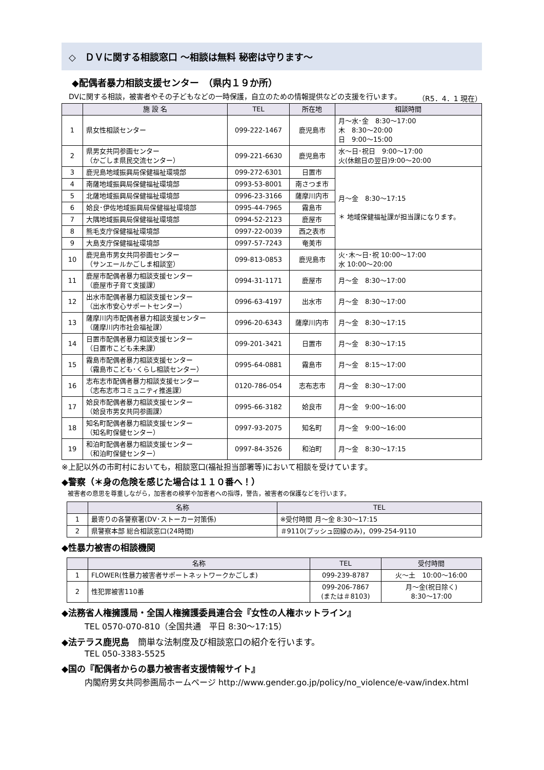◇　ＤＶに関する相談窓口 ～相談は無料 秘密は守ります～
◆配偶者暴力相談支援センター　（県内１９か所）
　DVに関する相談，被害者やその子どもなどの一時保護，自立のための情報提供などの支援を行います。 （R5．4．1 現在）
| | 施 設 名 | TEL | 所在地 | 相談時間 |
| --- | --- | --- | --- | --- |
| 1 | 県女性相談センター | 099-222-1467 | 鹿児島市 | 月～水･金 8:30～17:00 木 8:30～20:00 日 9:00～15:00 |
| 2 | 県男女共同参画センター （かごしま県民交流センター） | 099-221-6630 | 鹿児島市 | 水～日･祝日 9:00～17:00 火(休館日の翌日)9:00～20:00 |
| 3 | 鹿児島地域振興局保健福祉環境部 | 099-272-6301 | 日置市 | 月～金 8:30～17:15 ＊ 地域保健福祉課が担当課になります。 |
| 4 | 南薩地域振興局保健福祉環境部 | 0993-53-8001 | 南さつま市 | |
| 5 | 北薩地域振興局保健福祉環境部 | 0996-23-3166 | 薩摩川内市 | |
| 6 | 姶良･伊佐地域振興局保健福祉環境部 | 0995-44-7965 | 霧島市 | |
| 7 | 大隅地域振興局保健福祉環境部 | 0994-52-2123 | 鹿屋市 | |
| 8 | 熊毛支庁保健福祉環境部 | 0997-22-0039 | 西之表市 | |
| 9 | 大島支庁保健福祉環境部 | 0997-57-7243 | 奄美市 | |
| 10 | 鹿児島市男女共同参画センター （サンエールかごしま相談室） | 099-813-0853 | 鹿児島市 | 火･木～日･祝 10:00～17:00 水 10:00～20:00 |
| 11 | 鹿屋市配偶者暴力相談支援センター （鹿屋市子育て支援課） | 0994-31-1171 | 鹿屋市 | 月～金 8:30～17:00 |
| 12 | 出水市配偶者暴力相談支援センター （出水市安心サポートセンター） | 0996-63-4197 | 出水市 | 月～金 8:30～17:00 |
| 13 | 薩摩川内市配偶者暴力相談支援センター （薩摩川内市社会福祉課） | 0996-20-6343 | 薩摩川内市 | 月～金 8:30～17:15 |
| 14 | 日置市配偶者暴力相談支援センター （日置市こども未来課） | 099-201-3421 | 日置市 | 月～金 8:30～17:15 |
| 15 | 霧島市配偶者暴力相談支援センター （霧島市こども･くらし相談センター） | 0995-64-0881 | 霧島市 | 月～金 8:15～17:00 |
| 16 | 志布志市配偶者暴力相談支援センター （志布志市コミュニティ推進課） | 0120-786-054 | 志布志市 | 月～金 8:30～17:00 |
| 17 | 姶良市配偶者暴力相談支援センター （姶良市男女共同参画課） | 0995-66-3182 | 姶良市 | 月～金 9:00～16:00 |
| 18 | 知名町配偶者暴力相談支援センター （知名町保健センター） | 0997-93-2075 | 知名町 | 月～金 9:00～16:00 |
| 19 | 和泊町配偶者暴力相談支援センター （和泊町保健センター） | 0997-84-3526 | 和泊町 | 月～金 8:30～17:15 |
※上記以外の市町村においても，相談窓口(福祉担当部署等)において相談を受けています。
◆警察（＊身の危険を感じた場合は１１０番へ！）
被害者の意思を尊重しながら，加害者の検挙や加害者への指導，警告，被害者の保護などを行います。
| | 名称 | TEL |
| --- | --- | --- |
| 1 | 最寄りの各警察署(DV･ストーカー対策係) | ※受付時間 月～金 8:30～17:15 |
| 2 | 県警察本部 総合相談窓口(24時間) | ＃9110(プッシュ回線のみ)，099-254-9110 |
◆性暴力被害の相談機関
| | 名称 | TEL | 受付時間 |
| --- | --- | --- | --- |
| 1 | FLOWER(性暴力被害者サポートネットワークかごしま) | 099-239-8787 | 火～土 10:00～16:00 |
| 2 | 性犯罪被害110番 | 099-206-7867 (または＃8103) | 月～金(祝日除く) 8:30～17:00 |
◆法務省人権擁護局・全国人権擁護委員連合会『女性の人権ホットライン』
TEL 0570-070-810（全国共通　平日 8:30～17:15）
◆法テラス鹿児島　簡単な法制度及び相談窓口の紹介を行います。
TEL 050-3383-5525
◆国の『配偶者からの暴力被害者支援情報サイト』
内閣府男女共同参画局ホームページ http://www.gender.go.jp/policy/no_violence/e-vaw/index.html